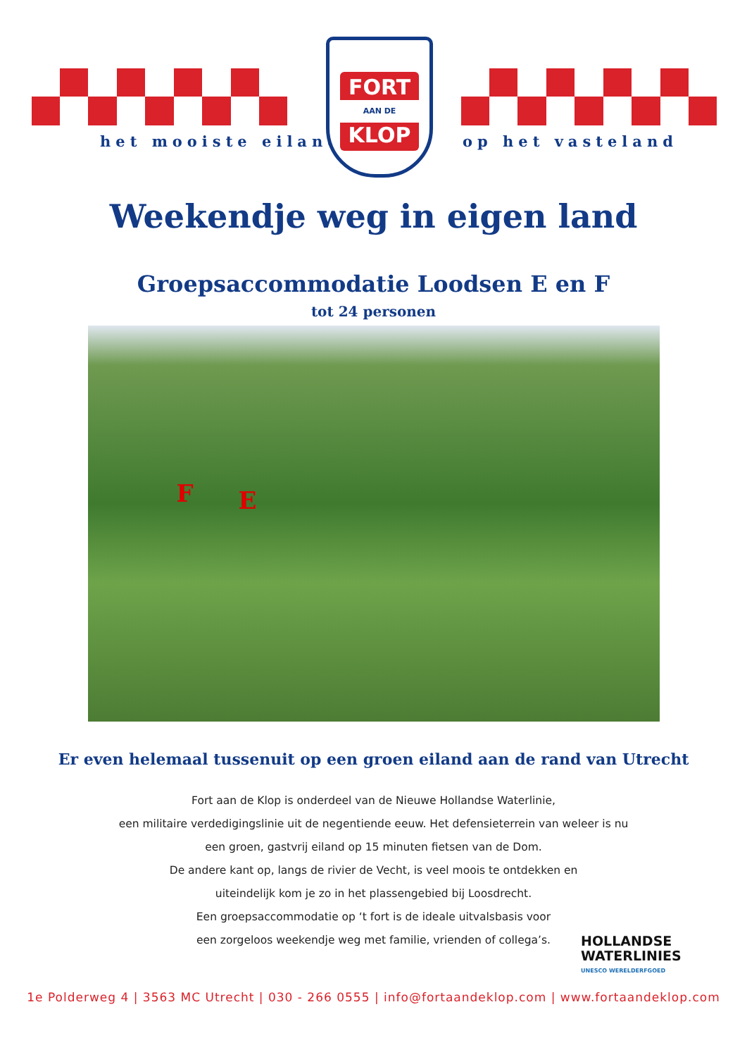het mooiste eiland
FORT
AAN DE
KLOP
op het vasteland
Weekendje weg in eigen land
Groepsaccommodatie Loodsen E en F
tot 24 personen
F E
Er even helemaal tussenuit op een groen eiland aan de rand van Utrecht
Fort aan de Klop is onderdeel van de Nieuwe Hollandse Waterlinie,
een militaire verdedigingslinie uit de negentiende eeuw. Het defensieterrein van weleer is nu
een groen, gastvrij eiland op 15 minuten fietsen van de Dom.
De andere kant op, langs de rivier de Vecht, is veel moois te ontdekken en
uiteindelijk kom je zo in het plassengebied bij Loosdrecht.
Een groepsaccommodatie op ‘t fort is de ideale uitvalsbasis voor
een zorgeloos weekendje weg met familie, vrienden of collega’s.
HOLLANDSE
WATERLINIES
UNESCO WERELDERFGOED
1e Polderweg 4 | 3563 MC Utrecht | 030 - 266 0555 | info@fortaandeklop.com | www.fortaandeklop.com